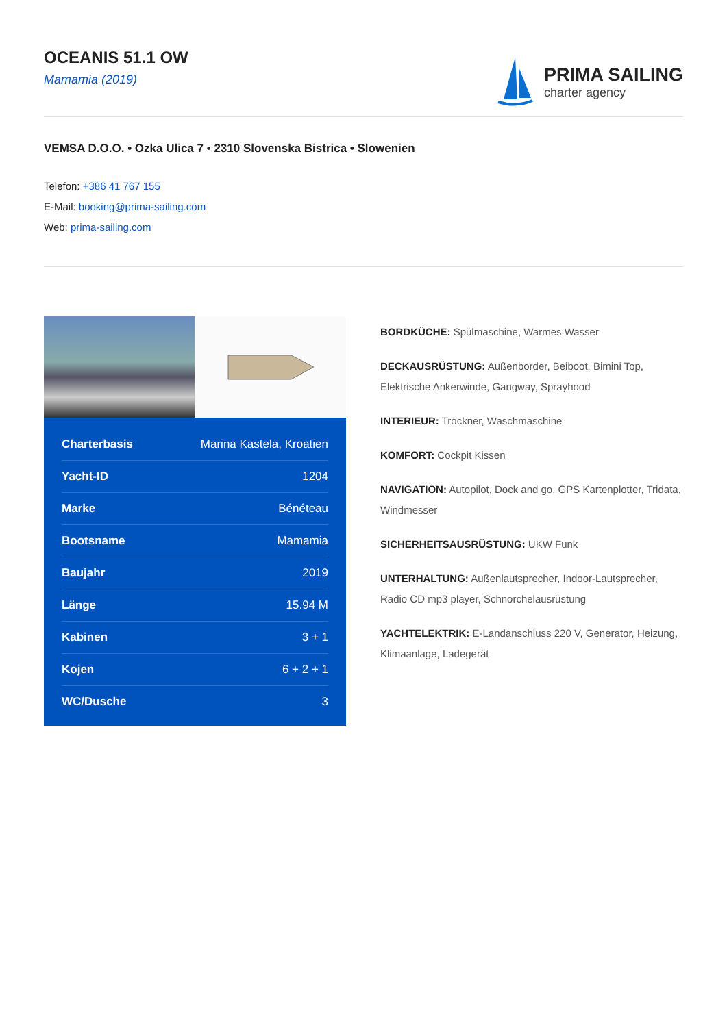OCEANIS 51.1 OW
Mamamia (2019)
PRIMA SAILING
charter agency
VEMSA D.O.O. • Ozka Ulica 7 • 2310 Slovenska Bistrica • Slowenien
Telefon: +386 41 767 155
E-Mail: booking@prima-sailing.com
Web: prima-sailing.com
| Charterbasis | Marina Kastela, Kroatien |
| Yacht-ID | 1204 |
| Marke | Bénéteau |
| Bootsname | Mamamia |
| Baujahr | 2019 |
| Länge | 15.94 M |
| Kabinen | 3 + 1 |
| Kojen | 6 + 2 + 1 |
| WC/Dusche | 3 |
BORDKÜCHE: Spülmaschine, Warmes Wasser
DECKAUSRÜSTUNG: Außenborder, Beiboot, Bimini Top, Elektrische Ankerwinde, Gangway, Sprayhood
INTERIEUR: Trockner, Waschmaschine
KOMFORT: Cockpit Kissen
NAVIGATION: Autopilot, Dock and go, GPS Kartenplotter, Tridata, Windmesser
SICHERHEITSAUSRÜSTUNG: UKW Funk
UNTERHALTUNG: Außenlautsprecher, Indoor-Lautsprecher, Radio CD mp3 player, Schnorchelausrüstung
YACHTELEKTRIK: E-Landanschluss 220 V, Generator, Heizung, Klimaanlage, Ladegerät